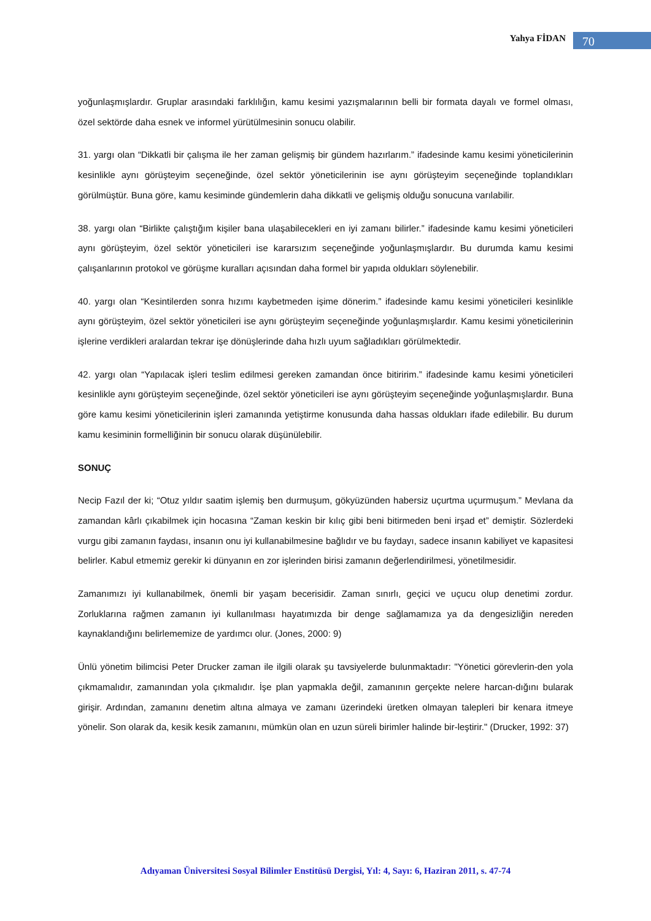Yahya FİDAN 70
yoğunlaşmışlardır. Gruplar arasındaki farklılığın, kamu kesimi yazışmalarının belli bir formata dayalı ve formel olması, özel sektörde daha esnek ve informel yürütülmesinin sonucu olabilir.
31. yargı olan “Dikkatli bir çalışma ile her zaman gelişmiş bir gündem hazırlarım.” ifadesinde kamu kesimi yöneticilerinin kesinlikle aynı görüşteyim seçeneğinde, özel sektör yöneticilerinin ise aynı görüşteyim seçeneğinde toplandıkları görülmüştür. Buna göre, kamu kesiminde gündemlerin daha dikkatli ve gelişmiş olduğu sonucuna varılabilir.
38. yargı olan “Birlikte çalıştığım kişiler bana ulaşabilecekleri en iyi zamanı bilirler.” ifadesinde kamu kesimi yöneticileri aynı görüşteyim, özel sektör yöneticileri ise kararsızım seçeneğinde yoğunlaşmışlardır. Bu durumda kamu kesimi çalışanlarının protokol ve görüşme kuralları açısından daha formel bir yapıda oldukları söylenebilir.
40. yargı olan “Kesintilerden sonra hızımı kaybetmeden işime dönerim.” ifadesinde kamu kesimi yöneticileri kesinlikle aynı görüşteyim, özel sektör yöneticileri ise aynı görüşteyim seçeneğinde yoğunlaşmışlardır. Kamu kesimi yöneticilerinin işlerine verdikleri aralardan tekrar işe dönüşlerinde daha hızlı uyum sağladıkları görülmektedir.
42. yargı olan “Yapılacak işleri teslim edilmesi gereken zamandan önce bitiririm.” ifadesinde kamu kesimi yöneticileri kesinlikle aynı görüşteyim seçeneğinde, özel sektör yöneticileri ise aynı görüşteyim seçeneğinde yoğunlaşmışlardır. Buna göre kamu kesimi yöneticilerinin işleri zamanında yetiştirme konusunda daha hassas oldukları ifade edilebilir. Bu durum kamu kesiminin formelliğinin bir sonucu olarak düşünülebilir.
SONUÇ
Necip Fazıl der ki; “Otuz yıldır saatim işlemiş ben durmuşum, gökyüzünden habersiz uçurtma uçurmuşum.” Mevlana da zamandan kârlı çıkabilmek için hocasına “Zaman keskin bir kılıç gibi beni bitirmeden beni irşad et” demiştir. Sözlerdeki vurgu gibi zamanın faydası, insanın onu iyi kullanabilmesine bağlıdır ve bu faydayı, sadece insanın kabiliyet ve kapasitesi belirler. Kabul etmemiz gerekir ki dünyanın en zor işlerinden birisi zamanın değerlendirilmesi, yönetilmesidir.
Zamanımızı iyi kullanabilmek, önemli bir yaşam becerisidir. Zaman sınırlı, geçici ve uçucu olup denetimi zordur. Zorluklarına rağmen zamanın iyi kullanılması hayatımızda bir denge sağlamamıza ya da dengesizliğin nereden kaynaklandığını belirlememize de yardımcı olur. (Jones, 2000: 9)
Ünlü yönetim bilimcisi Peter Drucker zaman ile ilgili olarak şu tavsiyelerde bulunmaktadır: "Yönetici görevlerin-den yola çıkmamalıdır, zamanından yola çıkmalıdır. İşe plan yapmakla değil, zamanının gerçekte nelere harcan-dığını bularak girişir. Ardından, zamanını denetim altına almaya ve zamanı üzerindeki üretken olmayan talepleri bir kenara itmeye yönelir. Son olarak da, kesik kesik zamanını, mümkün olan en uzun süreli birimler halinde bir-leştirir." (Drucker, 1992: 37)
Adıyaman Üniversitesi Sosyal Bilimler Enstitüsü Dergisi, Yıl: 4, Sayı: 6, Haziran 2011, s. 47-74